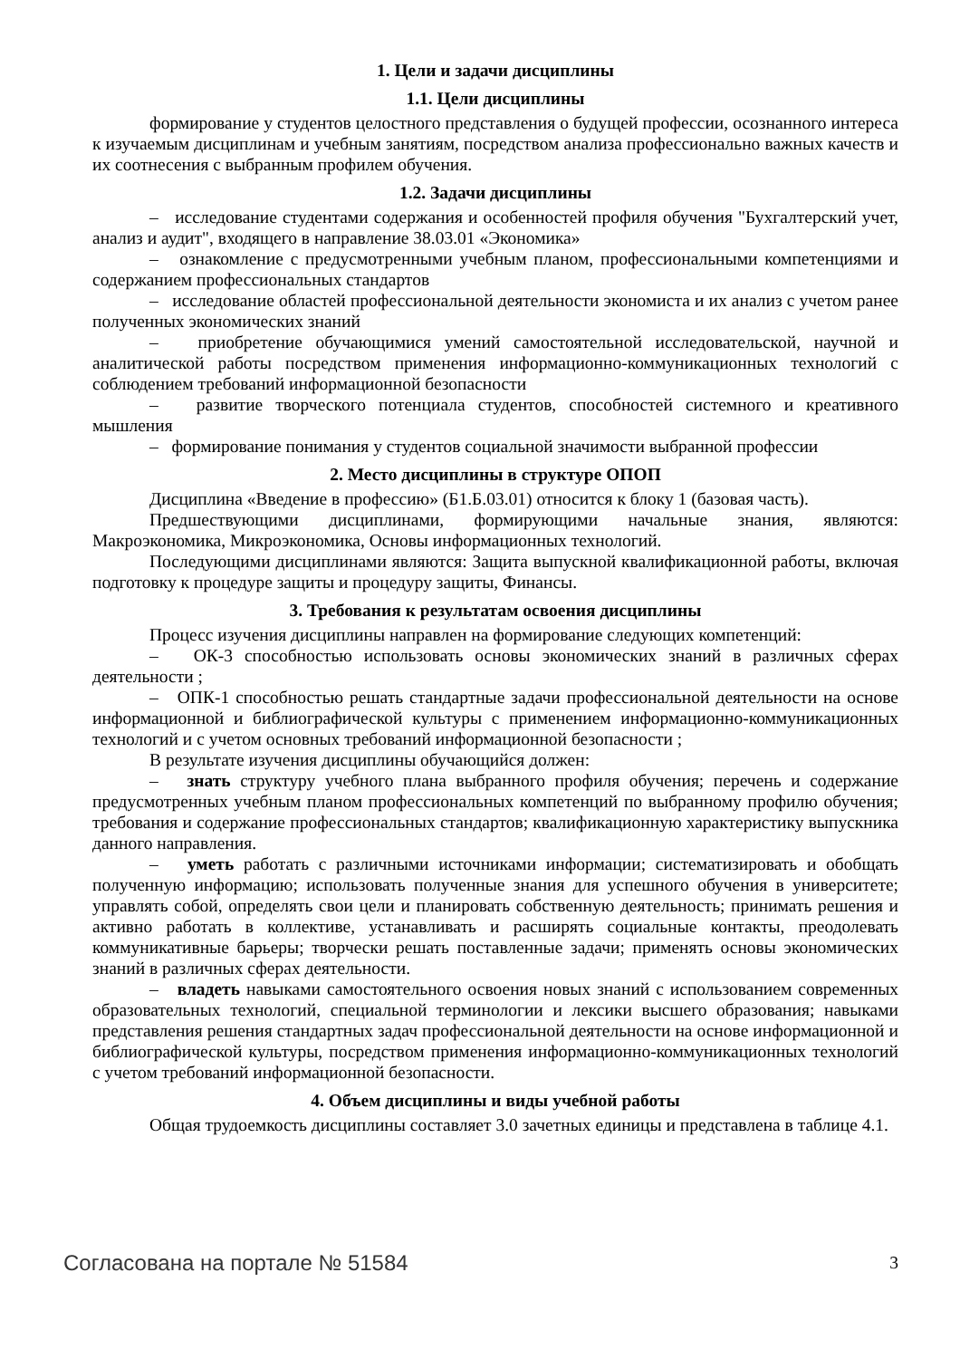1. Цели и задачи дисциплины
1.1. Цели дисциплины
формирование у студентов целостного представления о будущей профессии, осознанного интереса к изучаемым дисциплинам и учебным занятиям, посредством анализа профессионально важных качеств и их соотнесения с выбранным профилем обучения.
1.2. Задачи дисциплины
– исследование студентами содержания и особенностей профиля обучения "Бухгалтерский учет, анализ и аудит", входящего в направление 38.03.01 «Экономика»
– ознакомление с предусмотренными учебным планом, профессиональными компетенциями и содержанием профессиональных стандартов
– исследование областей профессиональной деятельности экономиста и их анализ с учетом ранее полученных экономических знаний
– приобретение обучающимися умений самостоятельной исследовательской, научной и аналитической работы посредством применения информационно-коммуникационных технологий с соблюдением требований информационной безопасности
– развитие творческого потенциала студентов, способностей системного и креативного мышления
– формирование понимания у студентов социальной значимости выбранной профессии
2. Место дисциплины в структуре ОПОП
Дисциплина «Введение в профессию» (Б1.Б.03.01) относится к блоку 1 (базовая часть).
Предшествующими дисциплинами, формирующими начальные знания, являются: Макроэкономика, Микроэкономика, Основы информационных технологий.
Последующими дисциплинами являются: Защита выпускной квалификационной работы, включая подготовку к процедуре защиты и процедуру защиты, Финансы.
3. Требования к результатам освоения дисциплины
Процесс изучения дисциплины направлен на формирование следующих компетенций:
– ОК-3 способностью использовать основы экономических знаний в различных сферах деятельности ;
– ОПК-1 способностью решать стандартные задачи профессиональной деятельности на основе информационной и библиографической культуры с применением информационно-коммуникационных технологий и с учетом основных требований информационной безопасности ;
В результате изучения дисциплины обучающийся должен:
– знать структуру учебного плана выбранного профиля обучения; перечень и содержание предусмотренных учебным планом профессиональных компетенций по выбранному профилю обучения; требования и содержание профессиональных стандартов; квалификационную характеристику выпускника данного направления.
– уметь работать с различными источниками информации; систематизировать и обобщать полученную информацию; использовать полученные знания для успешного обучения в университете; управлять собой, определять свои цели и планировать собственную деятельность; принимать решения и активно работать в коллективе, устанавливать и расширять социальные контакты, преодолевать коммуникативные барьеры; творчески решать поставленные задачи; применять основы экономических знаний в различных сферах деятельности.
– владеть навыками самостоятельного освоения новых знаний с использованием современных образовательных технологий, специальной терминологии и лексики высшего образования; навыками представления решения стандартных задач профессиональной деятельности на основе информационной и библиографической культуры, посредством применения информационно-коммуникационных технологий с учетом требований информационной безопасности.
4. Объем дисциплины и виды учебной работы
Общая трудоемкость дисциплины составляет 3.0 зачетных единицы и представлена в таблице 4.1.
Согласована на портале № 51584 3